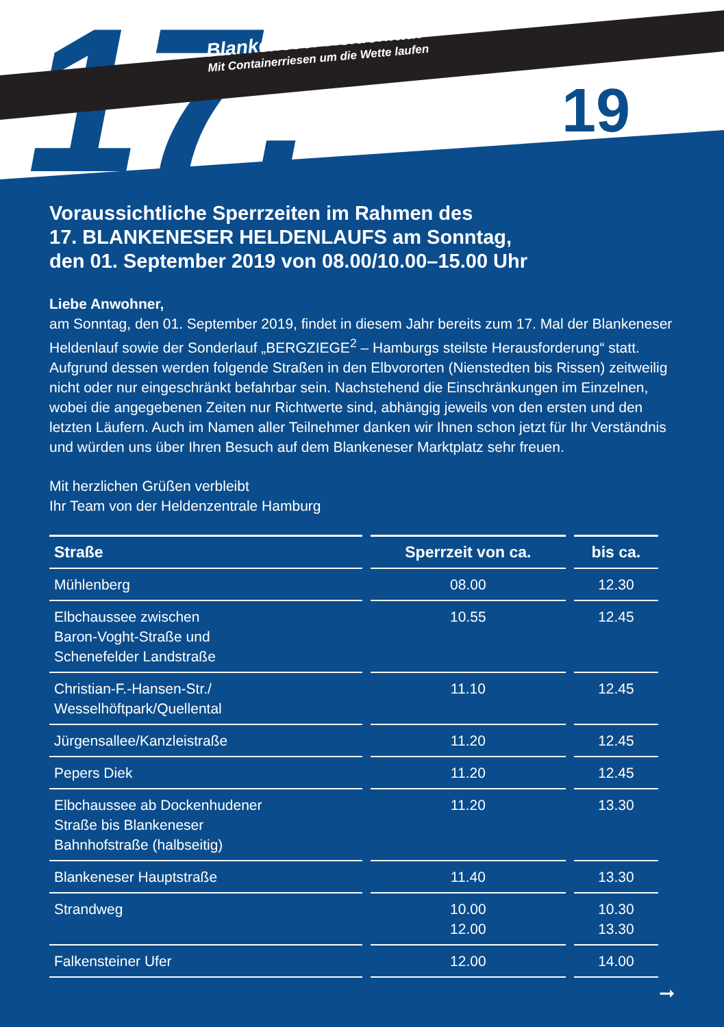17.
Blankeneser Heldenlauf
Mit Containerriesen um die Wette laufen
19
Voraussichtliche Sperrzeiten im Rahmen des
17. BLANKENESER HELDENLAUFS am Sonntag,
den 01. September 2019 von 08.00/10.00–15.00 Uhr
Liebe Anwohner,
am Sonntag, den 01. September 2019, findet in diesem Jahr bereits zum 17. Mal der Blankeneser Heldenlauf sowie der Sonderlauf „BERGZIEGE<sup>2</sup> – Hamburgs steilste Herausforderung“ statt. Aufgrund dessen werden folgende Straßen in den Elbvororten (Nienstedten bis Rissen) zeitweilig nicht oder nur eingeschränkt befahrbar sein. Nachstehend die Einschränkungen im Einzelnen, wobei die angegebenen Zeiten nur Richtwerte sind, abhängig jeweils von den ersten und den letzten Läufern. Auch im Namen aller Teilnehmer danken wir Ihnen schon jetzt für Ihr Verständnis und würden uns über Ihren Besuch auf dem Blankeneser Marktplatz sehr freuen.
Mit herzlichen Grüßen verbleibt
Ihr Team von der Heldenzentrale Hamburg
| Straße | Sperrzeit von ca. | bis ca. |
| --- | --- | --- |
| Mühlenberg | 08.00 | 12.30 |
| Elbchaussee zwischen Baron-Voght-Straße und Schenefelder Landstraße | 10.55 | 12.45 |
| Christian-F.-Hansen-Str./ Wesselhöftpark/Quellental | 11.10 | 12.45 |
| Jürgensallee/Kanzleistraße | 11.20 | 12.45 |
| Pepers Diek | 11.20 | 12.45 |
| Elbchaussee ab Dockenhudener Straße bis Blankeneser Bahnhofstraße (halbseitig) | 11.20 | 13.30 |
| Blankeneser Hauptstraße | 11.40 | 13.30 |
| Strandweg | 10.00 12.00 | 10.30 13.30 |
| Falkensteiner Ufer | 12.00 | 14.00 |
➞